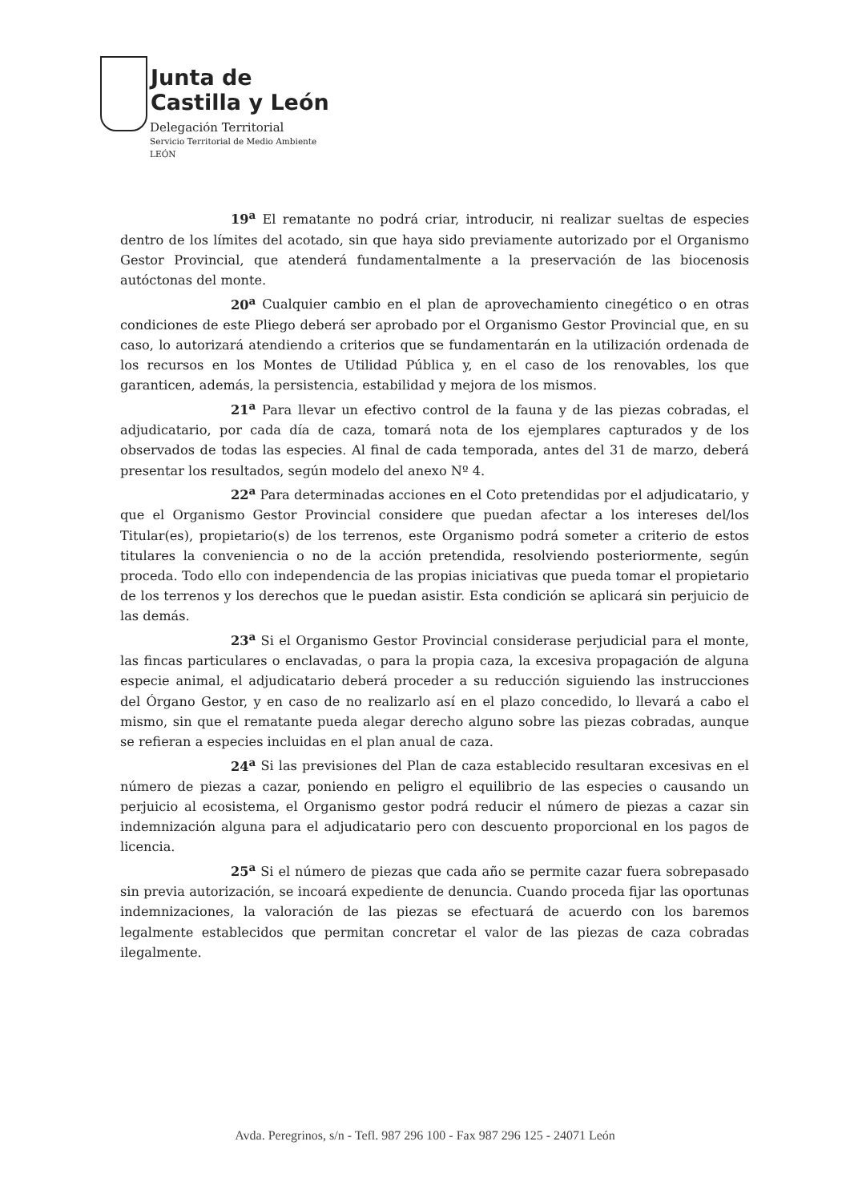Junta de
Castilla y León
Delegación Territorial
Servicio Territorial de Medio Ambiente
LEÓN
19<sup>a</sup> El rematante no podrá criar, introducir, ni realizar sueltas de especies dentro de los límites del acotado, sin que haya sido previamente autorizado por el Organismo Gestor Provincial, que atenderá fundamentalmente a la preservación de las biocenosis autóctonas del monte.
20<sup>a</sup> Cualquier cambio en el plan de aprovechamiento cinegético o en otras condiciones de este Pliego deberá ser aprobado por el Organismo Gestor Provincial que, en su caso, lo autorizará atendiendo a criterios que se fundamentarán en la utilización ordenada de los recursos en los Montes de Utilidad Pública y, en el caso de los renovables, los que garanticen, además, la persistencia, estabilidad y mejora de los mismos.
21<sup>a</sup> Para llevar un efectivo control de la fauna y de las piezas cobradas, el adjudicatario, por cada día de caza, tomará nota de los ejemplares capturados y de los observados de todas las especies. Al final de cada temporada, antes del 31 de marzo, deberá presentar los resultados, según modelo del anexo Nº 4.
22<sup>a</sup> Para determinadas acciones en el Coto pretendidas por el adjudicatario, y que el Organismo Gestor Provincial considere que puedan afectar a los intereses del/los Titular(es), propietario(s) de los terrenos, este Organismo podrá someter a criterio de estos titulares la conveniencia o no de la acción pretendida, resolviendo posteriormente, según proceda. Todo ello con independencia de las propias iniciativas que pueda tomar el propietario de los terrenos y los derechos que le puedan asistir. Esta condición se aplicará sin perjuicio de las demás.
23<sup>a</sup> Si el Organismo Gestor Provincial considerase perjudicial para el monte, las fincas particulares o enclavadas, o para la propia caza, la excesiva propagación de alguna especie animal, el adjudicatario deberá proceder a su reducción siguiendo las instrucciones del Órgano Gestor, y en caso de no realizarlo así en el plazo concedido, lo llevará a cabo el mismo, sin que el rematante pueda alegar derecho alguno sobre las piezas cobradas, aunque se refieran a especies incluidas en el plan anual de caza.
24<sup>a</sup> Si las previsiones del Plan de caza establecido resultaran excesivas en el número de piezas a cazar, poniendo en peligro el equilibrio de las especies o causando un perjuicio al ecosistema, el Organismo gestor podrá reducir el número de piezas a cazar sin indemnización alguna para el adjudicatario pero con descuento proporcional en los pagos de licencia.
25<sup>a</sup> Si el número de piezas que cada año se permite cazar fuera sobrepasado sin previa autorización, se incoará expediente de denuncia. Cuando proceda fijar las oportunas indemnizaciones, la valoración de las piezas se efectuará de acuerdo con los baremos legalmente establecidos que permitan concretar el valor de las piezas de caza cobradas ilegalmente.
Avda. Peregrinos, s/n - Tefl. 987 296 100 - Fax 987 296 125 - 24071 León